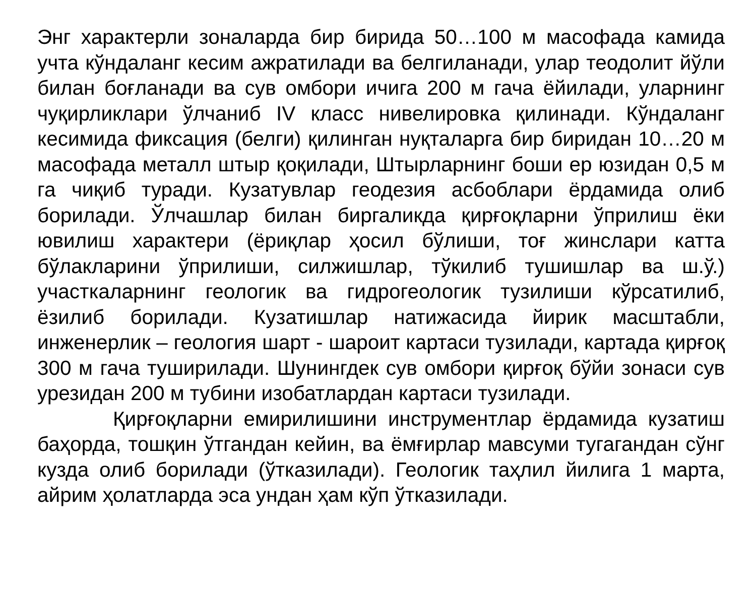Энг характерли зоналарда бир бирида 50…100 м масофада камида учта кўндаланг кесим ажратилади ва белгиланади, улар теодолит йўли билан боғланади ва сув омбори ичига 200 м гача ёйилади, уларнинг чуқирликлари ўлчаниб IV класс нивелировка қилинади. Кўндаланг кесимида фиксация (белги) қилинган нуқталарга бир биридан 10…20 м масофада металл штыр қоқилади, Штырларнинг боши ер юзидан 0,5 м га чиқиб туради. Кузатувлар геодезия асбоблари ёрдамида олиб борилади. Ўлчашлар билан биргаликда қирғоқларни ўприлиш ёки ювилиш характери (ёриқлар ҳосил бўлиши, тоғ жинслари катта бўлакларини ўприлиши, силжишлар, тўкилиб тушишлар ва ш.ў.) участкаларнинг геологик ва гидрогеологик тузилиши кўрсатилиб, ёзилиб борилади. Кузатишлар натижасида йирик масштабли, инженерлик – геология шарт - шароит картаси тузилади, картада қирғоқ 300 м гача туширилади. Шунингдек сув омбори қирғоқ бўйи зонаси сув урезидан 200 м тубини изобатлардан картаси тузилади.
Қирғоқларни емирилишини инструментлар ёрдамида кузатиш баҳорда, тошқин ўтгандан кейин, ва ёмғирлар мавсуми тугагандан сўнг кузда олиб борилади (ўтказилади). Геологик таҳлил йилига 1 марта, айрим ҳолатларда эса ундан ҳам кўп ўтказилади.